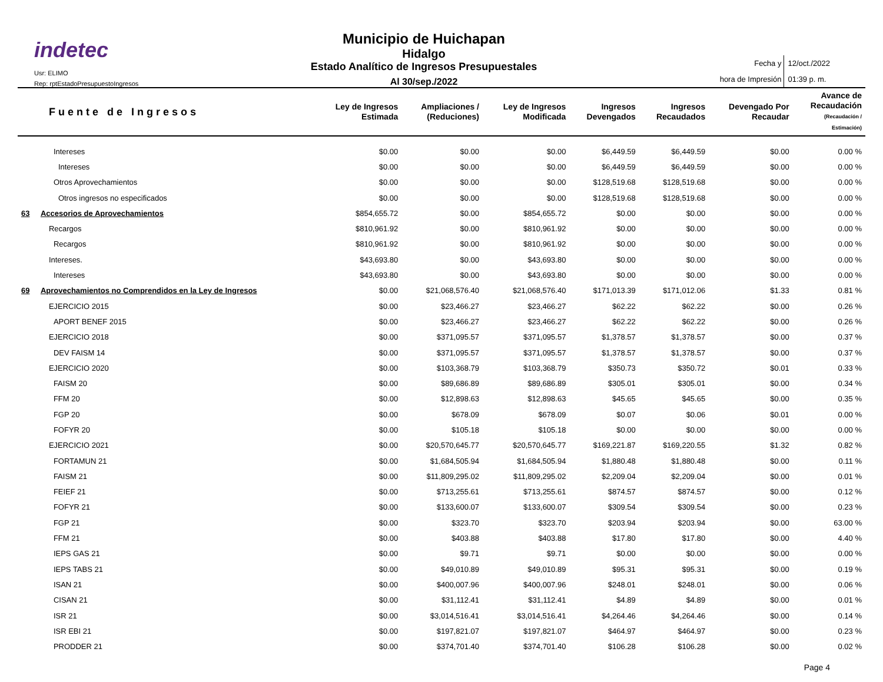indetec
Usr: ELIMO
Rep: rptEstadoPresupuestoIngresos
Municipio de Huichapan
Hidalgo
Estado Analítico de Ingresos Presupuestales
Al 30/sep./2022
Fecha y
hora de Impresión
12/oct./2022
01:39 p. m.
| Fuente de Ingresos | | Ley de Ingresos Estimada | Ampliaciones / (Reduciones) | Ley de Ingresos Modificada | Ingresos Devengados | Ingresos Recaudados | Devengado Por Recaudar | Avance de Recaudación (Recaudación / Estimación) |
| --- | --- | --- | --- | --- | --- | --- | --- | --- |
| | Intereses | $0.00 | $0.00 | $0.00 | $6,449.59 | $6,449.59 | $0.00 | 0.00 % |
| | Intereses | $0.00 | $0.00 | $0.00 | $6,449.59 | $6,449.59 | $0.00 | 0.00 % |
| | Otros Aprovechamientos | $0.00 | $0.00 | $0.00 | $128,519.68 | $128,519.68 | $0.00 | 0.00 % |
| | Otros ingresos no especificados | $0.00 | $0.00 | $0.00 | $128,519.68 | $128,519.68 | $0.00 | 0.00 % |
| 63 | Accesorios de Aprovechamientos | $854,655.72 | $0.00 | $854,655.72 | $0.00 | $0.00 | $0.00 | 0.00 % |
| | Recargos | $810,961.92 | $0.00 | $810,961.92 | $0.00 | $0.00 | $0.00 | 0.00 % |
| | Recargos | $810,961.92 | $0.00 | $810,961.92 | $0.00 | $0.00 | $0.00 | 0.00 % |
| | Intereses. | $43,693.80 | $0.00 | $43,693.80 | $0.00 | $0.00 | $0.00 | 0.00 % |
| | Intereses | $43,693.80 | $0.00 | $43,693.80 | $0.00 | $0.00 | $0.00 | 0.00 % |
| 69 | Aprovechamientos no Comprendidos en la Ley de Ingresos | $0.00 | $21,068,576.40 | $21,068,576.40 | $171,013.39 | $171,012.06 | $1.33 | 0.81 % |
| | EJERCICIO 2015 | $0.00 | $23,466.27 | $23,466.27 | $62.22 | $62.22 | $0.00 | 0.26 % |
| | APORT BENEF 2015 | $0.00 | $23,466.27 | $23,466.27 | $62.22 | $62.22 | $0.00 | 0.26 % |
| | EJERCICIO 2018 | $0.00 | $371,095.57 | $371,095.57 | $1,378.57 | $1,378.57 | $0.00 | 0.37 % |
| | DEV FAISM 14 | $0.00 | $371,095.57 | $371,095.57 | $1,378.57 | $1,378.57 | $0.00 | 0.37 % |
| | EJERCICIO 2020 | $0.00 | $103,368.79 | $103,368.79 | $350.73 | $350.72 | $0.01 | 0.33 % |
| | FAISM 20 | $0.00 | $89,686.89 | $89,686.89 | $305.01 | $305.01 | $0.00 | 0.34 % |
| | FFM 20 | $0.00 | $12,898.63 | $12,898.63 | $45.65 | $45.65 | $0.00 | 0.35 % |
| | FGP 20 | $0.00 | $678.09 | $678.09 | $0.07 | $0.06 | $0.01 | 0.00 % |
| | FOFYR 20 | $0.00 | $105.18 | $105.18 | $0.00 | $0.00 | $0.00 | 0.00 % |
| | EJERCICIO 2021 | $0.00 | $20,570,645.77 | $20,570,645.77 | $169,221.87 | $169,220.55 | $1.32 | 0.82 % |
| | FORTAMUN 21 | $0.00 | $1,684,505.94 | $1,684,505.94 | $1,880.48 | $1,880.48 | $0.00 | 0.11 % |
| | FAISM 21 | $0.00 | $11,809,295.02 | $11,809,295.02 | $2,209.04 | $2,209.04 | $0.00 | 0.01 % |
| | FEIEF 21 | $0.00 | $713,255.61 | $713,255.61 | $874.57 | $874.57 | $0.00 | 0.12 % |
| | FOFYR 21 | $0.00 | $133,600.07 | $133,600.07 | $309.54 | $309.54 | $0.00 | 0.23 % |
| | FGP 21 | $0.00 | $323.70 | $323.70 | $203.94 | $203.94 | $0.00 | 63.00 % |
| | FFM 21 | $0.00 | $403.88 | $403.88 | $17.80 | $17.80 | $0.00 | 4.40 % |
| | IEPS GAS 21 | $0.00 | $9.71 | $9.71 | $0.00 | $0.00 | $0.00 | 0.00 % |
| | IEPS TABS 21 | $0.00 | $49,010.89 | $49,010.89 | $95.31 | $95.31 | $0.00 | 0.19 % |
| | ISAN 21 | $0.00 | $400,007.96 | $400,007.96 | $248.01 | $248.01 | $0.00 | 0.06 % |
| | CISAN 21 | $0.00 | $31,112.41 | $31,112.41 | $4.89 | $4.89 | $0.00 | 0.01 % |
| | ISR 21 | $0.00 | $3,014,516.41 | $3,014,516.41 | $4,264.46 | $4,264.46 | $0.00 | 0.14 % |
| | ISR EBI 21 | $0.00 | $197,821.07 | $197,821.07 | $464.97 | $464.97 | $0.00 | 0.23 % |
| | PRODDER 21 | $0.00 | $374,701.40 | $374,701.40 | $106.28 | $106.28 | $0.00 | 0.02 % |
Page 4